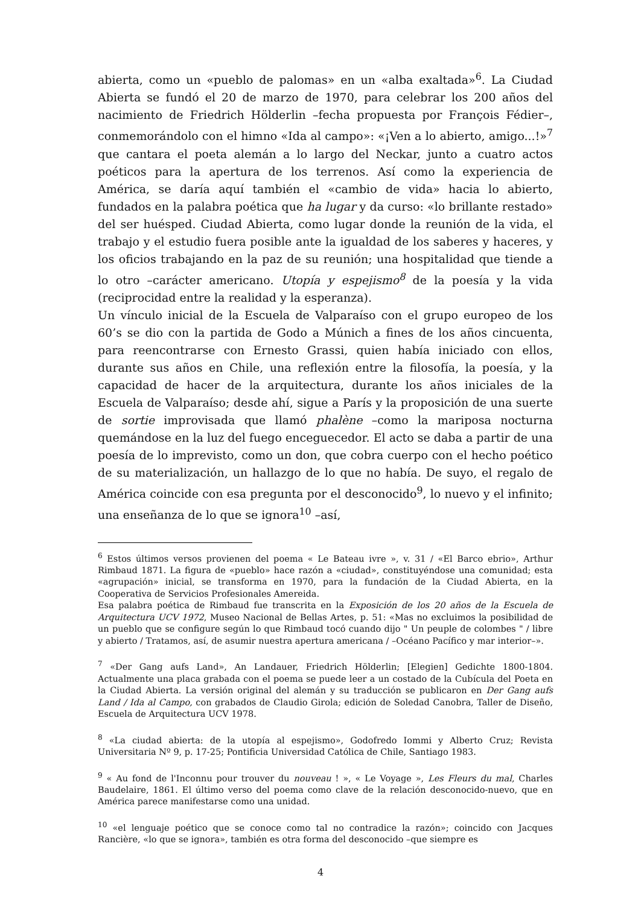abierta, como un «pueblo de palomas» en un «alba exaltada»<sup>6</sup>. La Ciudad Abierta se fundó el 20 de marzo de 1970, para celebrar los 200 años del nacimiento de Friedrich Hölderlin –fecha propuesta por François Fédier–, conmemorándolo con el himno «Ida al campo»: «¡Ven a lo abierto, amigo...!»<sup>7</sup> que cantara el poeta alemán a lo largo del Neckar, junto a cuatro actos poéticos para la apertura de los terrenos. Así como la experiencia de América, se daría aquí también el «cambio de vida» hacia lo abierto, fundados en la palabra poética que ha lugar y da curso: «lo brillante restado» del ser huésped. Ciudad Abierta, como lugar donde la reunión de la vida, el trabajo y el estudio fuera posible ante la igualdad de los saberes y haceres, y los oficios trabajando en la paz de su reunión; una hospitalidad que tiende a lo otro –carácter americano. Utopía y espejismo<sup>8</sup> de la poesía y la vida (reciprocidad entre la realidad y la esperanza).
Un vínculo inicial de la Escuela de Valparaíso con el grupo europeo de los 60’s se dio con la partida de Godo a Múnich a fines de los años cincuenta, para reencontrarse con Ernesto Grassi, quien había iniciado con ellos, durante sus años en Chile, una reflexión entre la filosofía, la poesía, y la capacidad de hacer de la arquitectura, durante los años iniciales de la Escuela de Valparaíso; desde ahí, sigue a París y la proposición de una suerte de sortie improvisada que llamó phalène –como la mariposa nocturna quemándose en la luz del fuego enceguecedor. El acto se daba a partir de una poesía de lo imprevisto, como un don, que cobra cuerpo con el hecho poético de su materialización, un hallazgo de lo que no había. De suyo, el regalo de América coincide con esa pregunta por el desconocido<sup>9</sup>, lo nuevo y el infinito; una enseñanza de lo que se ignora<sup>10</sup> –así,
<sup>6</sup> Estos últimos versos provienen del poema « Le Bateau ivre », v. 31 / «El Barco ebrio», Arthur Rimbaud 1871. La figura de «pueblo» hace razón a «ciudad», constituyéndose una comunidad; esta «agrupación» inicial, se transforma en 1970, para la fundación de la Ciudad Abierta, en la Cooperativa de Servicios Profesionales Amereida.
Esa palabra poética de Rimbaud fue transcrita en la Exposición de los 20 años de la Escuela de Arquitectura UCV 1972, Museo Nacional de Bellas Artes, p. 51: «Mas no excluimos la posibilidad de un pueblo que se configure según lo que Rimbaud tocó cuando dijo " Un peuple de colombes " / libre y abierto / Tratamos, así, de asumir nuestra apertura americana / –Océano Pacífico y mar interior–».
<sup>7</sup> «Der Gang aufs Land», An Landauer, Friedrich Hölderlin; [Elegien] Gedichte 1800-1804. Actualmente una placa grabada con el poema se puede leer a un costado de la Cubícula del Poeta en la Ciudad Abierta. La versión original del alemán y su traducción se publicaron en Der Gang aufs Land / Ida al Campo, con grabados de Claudio Girola; edición de Soledad Canobra, Taller de Diseño, Escuela de Arquitectura UCV 1978.
<sup>8</sup> «La ciudad abierta: de la utopía al espejismo», Godofredo Iommi y Alberto Cruz; Revista Universitaria Nº 9, p. 17-25; Pontificia Universidad Católica de Chile, Santiago 1983.
<sup>9</sup> « Au fond de l'Inconnu pour trouver du nouveau ! », « Le Voyage », Les Fleurs du mal, Charles Baudelaire, 1861. El último verso del poema como clave de la relación desconocido-nuevo, que en América parece manifestarse como una unidad.
<sup>10</sup> «el lenguaje poético que se conoce como tal no contradice la razón»; coincido con Jacques Rancière, «lo que se ignora», también es otra forma del desconocido –que siempre es
4